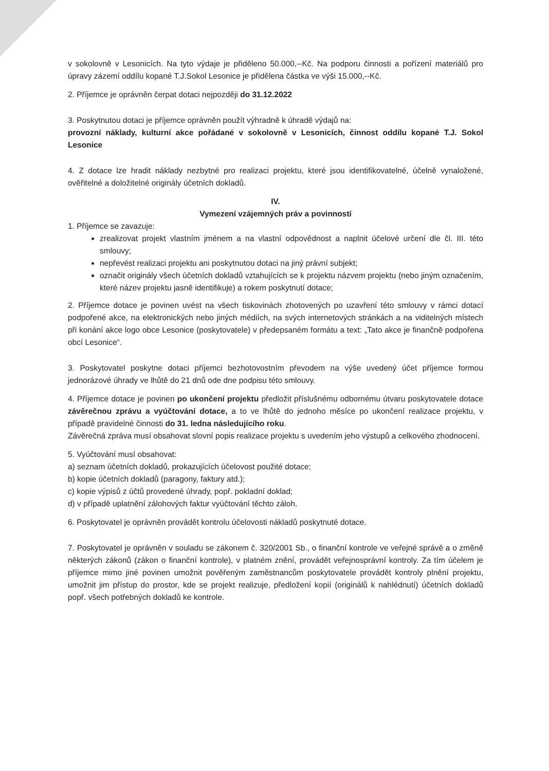v sokolovně v Lesonicích. Na tyto výdaje je přiděleno 50.000,--Kč. Na podporu činnosti a pořízení materiálů pro úpravy zázemí oddílu kopané T.J.Sokol Lesonice je přidělena částka ve výši 15.000,--Kč.
2. Příjemce je oprávněn čerpat dotaci nejpozději do 31.12.2022
3. Poskytnutou dotaci je příjemce oprávněn použít výhradně k úhradě výdajů na:
provozní náklady, kulturní akce pořádané v sokolovně v Lesonicích, činnost oddílu kopané T.J. Sokol Lesonice
4. Z dotace lze hradit náklady nezbytné pro realizaci projektu, které jsou identifikovatelné, účelně vynaložené, ověřitelné a doložitelné originály účetních dokladů.
IV.
Vymezení vzájemných práv a povinností
1. Příjemce se zavazuje:
zrealizovat projekt vlastním jménem a na vlastní odpovědnost a naplnit účelové určení dle čl. III. této smlouvy;
nepřevést realizaci projektu ani poskytnutou dotaci na jiný právní subjekt;
označit originály všech účetních dokladů vztahujících se k projektu názvem projektu (nebo jiným označením, které název projektu jasně identifikuje) a rokem poskytnutí dotace;
2. Příjemce dotace je povinen uvést na všech tiskovinách zhotovených po uzavření této smlouvy v rámci dotací podpořené akce, na elektronických nebo jiných médiích, na svých internetových stránkách a na viditelných místech při konání akce logo obce Lesonice (poskytovatele) v předepsaném formátu a text: „Tato akce je finančně podpořena obcí Lesonice“.
3. Poskytovatel poskytne dotaci příjemci bezhotovostním převodem na výše uvedený účet příjemce formou jednorázové úhrady ve lhůtě do 21 dnů ode dne podpisu této smlouvy.
4. Příjemce dotace je povinen po ukončení projektu předložit příslušnému odbornému útvaru poskytovatele dotace závěrečnou zprávu a vyúčtování dotace, a to ve lhůtě do jednoho měsíce po ukončení realizace projektu, v případě pravidelné činnosti do 31. ledna následujícího roku.
Závěrečná zpráva musí obsahovat slovní popis realizace projektu s uvedením jeho výstupů a celkového zhodnocení.
5. Vyúčtování musí obsahovat:
a) seznam účetních dokladů, prokazujících účelovost použité dotace;
b) kopie účetních dokladů (paragony, faktury atd.);
c) kopie výpisů z účtů provedené úhrady, popř. pokladní doklad;
d) v případě uplatnění zálohových faktur vyúčtování těchto záloh.
6. Poskytovatel je oprávněn provádět kontrolu účelovosti nákladů poskytnuté dotace.
7. Poskytovatel je oprávněn v souladu se zákonem č. 320/2001 Sb., o finanční kontrole ve veřejné správě a o změně některých zákonů (zákon o finanční kontrole), v platném znění, provádět veřejnosprávní kontroly. Za tím účelem je příjemce mimo jiné povinen umožnit pověřeným zaměstnancům poskytovatele provádět kontroly plnění projektu, umožnit jim přístup do prostor, kde se projekt realizuje, předložení kopií (originálů k nahlédnutí) účetních dokladů popř. všech potřebných dokladů ke kontrole.